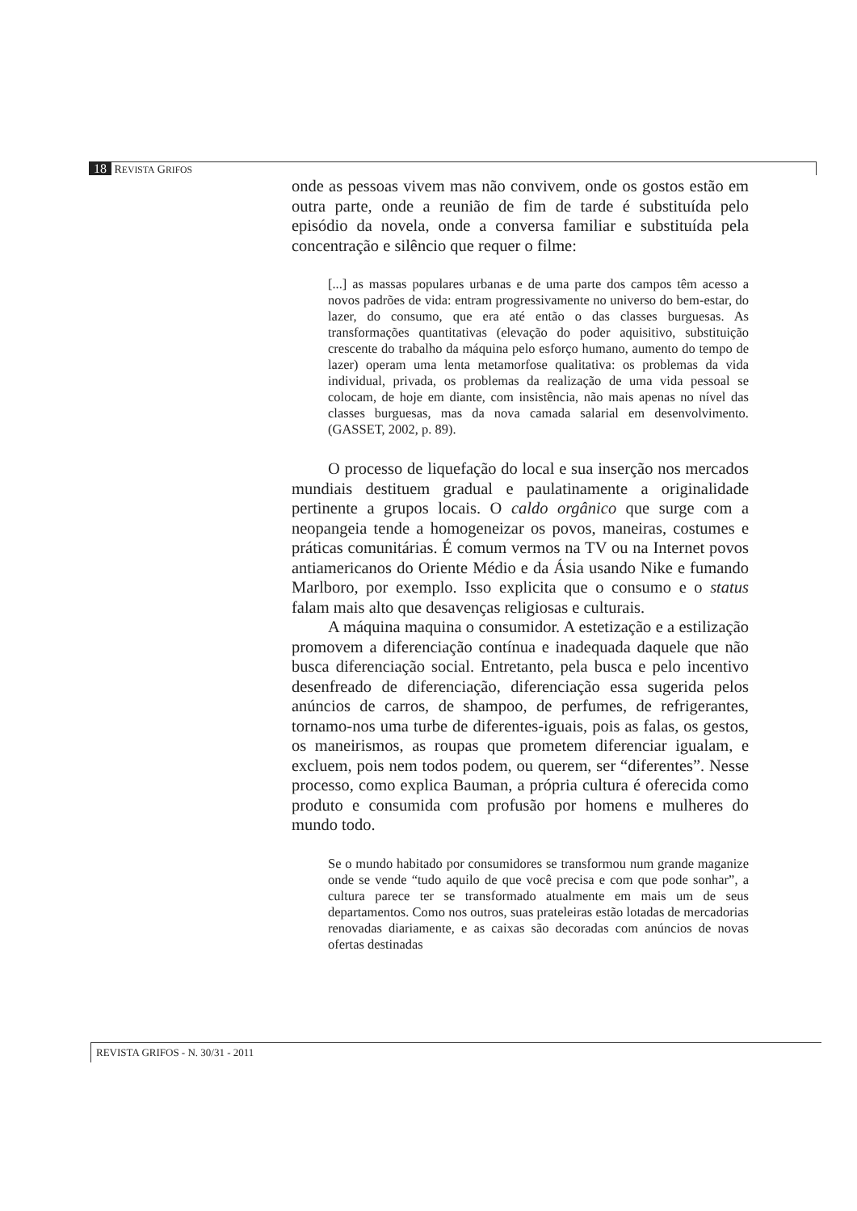18 REVISTA GRIFOS
onde as pessoas vivem mas não convivem, onde os gostos estão em outra parte, onde a reunião de fim de tarde é substituída pelo episódio da novela, onde a conversa familiar e substituída pela concentração e silêncio que requer o filme:
[...] as massas populares urbanas e de uma parte dos campos têm acesso a novos padrões de vida: entram progressivamente no universo do bem-estar, do lazer, do consumo, que era até então o das classes burguesas. As transformações quantitativas (elevação do poder aquisitivo, substituição crescente do trabalho da máquina pelo esforço humano, aumento do tempo de lazer) operam uma lenta metamorfose qualitativa: os problemas da vida individual, privada, os problemas da realização de uma vida pessoal se colocam, de hoje em diante, com insistência, não mais apenas no nível das classes burguesas, mas da nova camada salarial em desenvolvimento. (GASSET, 2002, p. 89).
O processo de liquefação do local e sua inserção nos mercados mundiais destituem gradual e paulatinamente a originalidade pertinente a grupos locais. O caldo orgânico que surge com a neopangeia tende a homogeneizar os povos, maneiras, costumes e práticas comunitárias. É comum vermos na TV ou na Internet povos antiamericanos do Oriente Médio e da Ásia usando Nike e fumando Marlboro, por exemplo. Isso explicita que o consumo e o status falam mais alto que desavenças religiosas e culturais.
A máquina maquina o consumidor. A estetização e a estilização promovem a diferenciação contínua e inadequada daquele que não busca diferenciação social. Entretanto, pela busca e pelo incentivo desenfreado de diferenciação, diferenciação essa sugerida pelos anúncios de carros, de shampoo, de perfumes, de refrigerantes, tornamo-nos uma turbe de diferentes-iguais, pois as falas, os gestos, os maneirismos, as roupas que prometem diferenciar igualam, e excluem, pois nem todos podem, ou querem, ser “diferentes”. Nesse processo, como explica Bauman, a própria cultura é oferecida como produto e consumida com profusão por homens e mulheres do mundo todo.
Se o mundo habitado por consumidores se transformou num grande maganize onde se vende “tudo aquilo de que você precisa e com que pode sonhar”, a cultura parece ter se transformado atualmente em mais um de seus departamentos. Como nos outros, suas prateleiras estão lotadas de mercadorias renovadas diariamente, e as caixas são decoradas com anúncios de novas ofertas destinadas
REVISTA GRIFOS - N. 30/31 - 2011